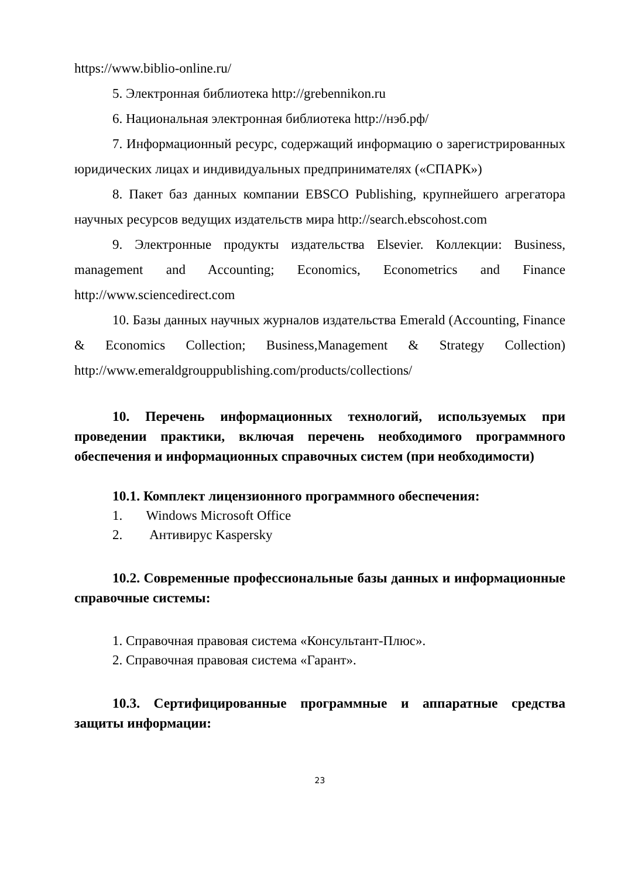https://www.biblio-online.ru/
5. Электронная библиотека http://grebennikon.ru
6. Национальная электронная библиотека http://нэб.рф/
7. Информационный ресурс, содержащий информацию о зарегистрированных юридических лицах и индивидуальных предпринимателях («СПАРК»)
8. Пакет баз данных компании EBSCO Publishing, крупнейшего агрегатора научных ресурсов ведущих издательств мира http://search.ebscohost.com
9. Электронные продукты издательства Elsevier. Коллекции: Business, management and Accounting; Economics, Econometrics and Finance http://www.sciencedirect.com
10. Базы данных научных журналов издательства Emerald (Accounting, Finance & Economics Collection; Business,Management & Strategy Collection) http://www.emeraldgrouppublishing.com/products/collections/
10. Перечень информационных технологий, используемых при проведении практики, включая перечень необходимого программного обеспечения и информационных справочных систем (при необходимости)
10.1. Комплект лицензионного программного обеспечения:
1. Windows Microsoft Office
2. Антивирус Kaspersky
10.2. Современные профессиональные базы данных и информационные справочные системы:
1. Справочная правовая система «Консультант-Плюс».
2. Справочная правовая система «Гарант».
10.3. Сертифицированные программные и аппаратные средства защиты информации:
23